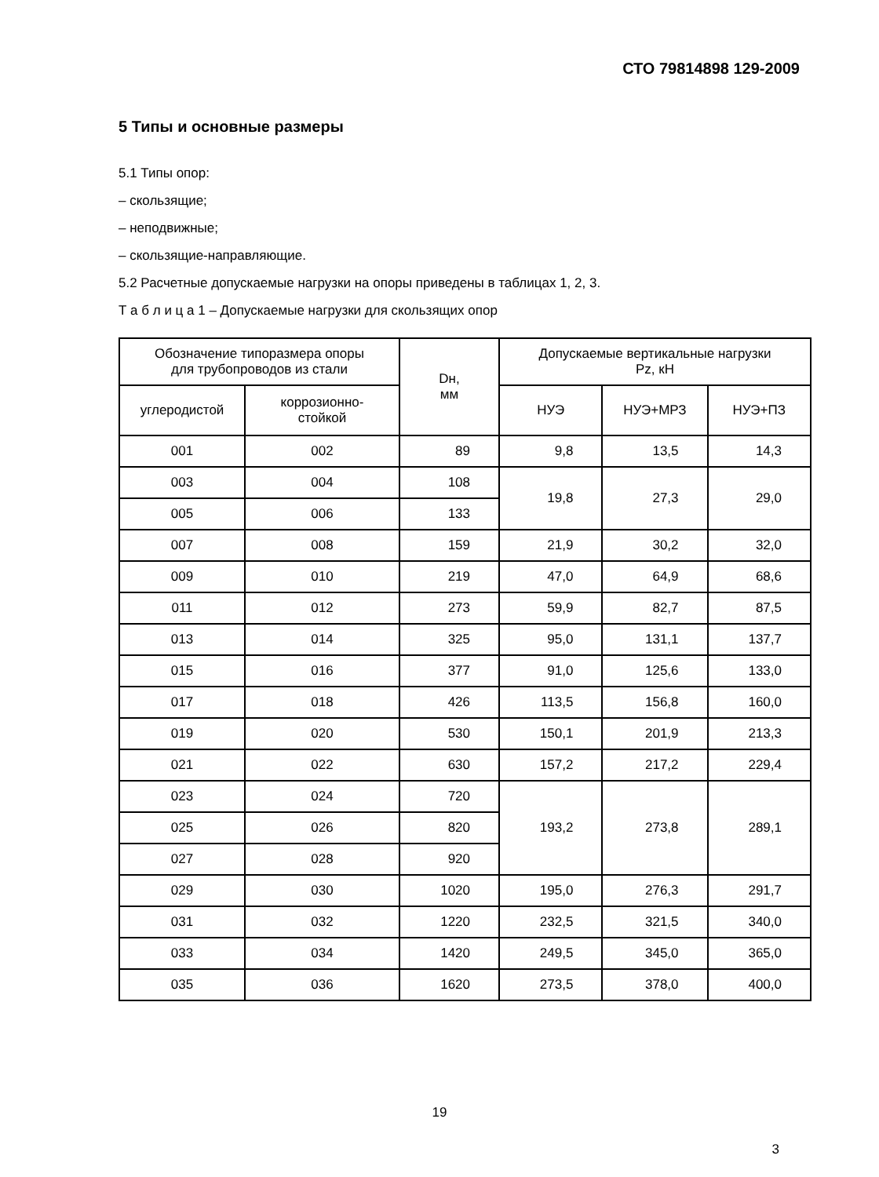СТО 79814898 129-2009
5 Типы и основные размеры
5.1 Типы опор:
– скользящие;
– неподвижные;
– скользящие-направляющие.
5.2 Расчетные допускаемые нагрузки на опоры приведены в таблицах 1, 2, 3.
Т а б л и ц а 1 – Допускаемые нагрузки для скользящих опор
| Обозначение типоразмера опоры для трубопроводов из стали | | Dн, мм | Допускаемые вертикальные нагрузки Pz, кН | | |
| --- | --- | --- | --- | --- | --- |
| углеродистой | коррозионно- стойкой | | НУЭ | НУЭ+МРЗ | НУЭ+ПЗ |
| 001 | 002 | 89 | 9,8 | 13,5 | 14,3 |
| 003 | 004 | 108 | 19,8 | 27,3 | 29,0 |
| 005 | 006 | 133 | | | |
| 007 | 008 | 159 | 21,9 | 30,2 | 32,0 |
| 009 | 010 | 219 | 47,0 | 64,9 | 68,6 |
| 011 | 012 | 273 | 59,9 | 82,7 | 87,5 |
| 013 | 014 | 325 | 95,0 | 131,1 | 137,7 |
| 015 | 016 | 377 | 91,0 | 125,6 | 133,0 |
| 017 | 018 | 426 | 113,5 | 156,8 | 160,0 |
| 019 | 020 | 530 | 150,1 | 201,9 | 213,3 |
| 021 | 022 | 630 | 157,2 | 217,2 | 229,4 |
| 023 | 024 | 720 | 193,2 | 273,8 | 289,1 |
| 025 | 026 | 820 | | | |
| 027 | 028 | 920 | | | |
| 029 | 030 | 1020 | 195,0 | 276,3 | 291,7 |
| 031 | 032 | 1220 | 232,5 | 321,5 | 340,0 |
| 033 | 034 | 1420 | 249,5 | 345,0 | 365,0 |
| 035 | 036 | 1620 | 273,5 | 378,0 | 400,0 |
19
3